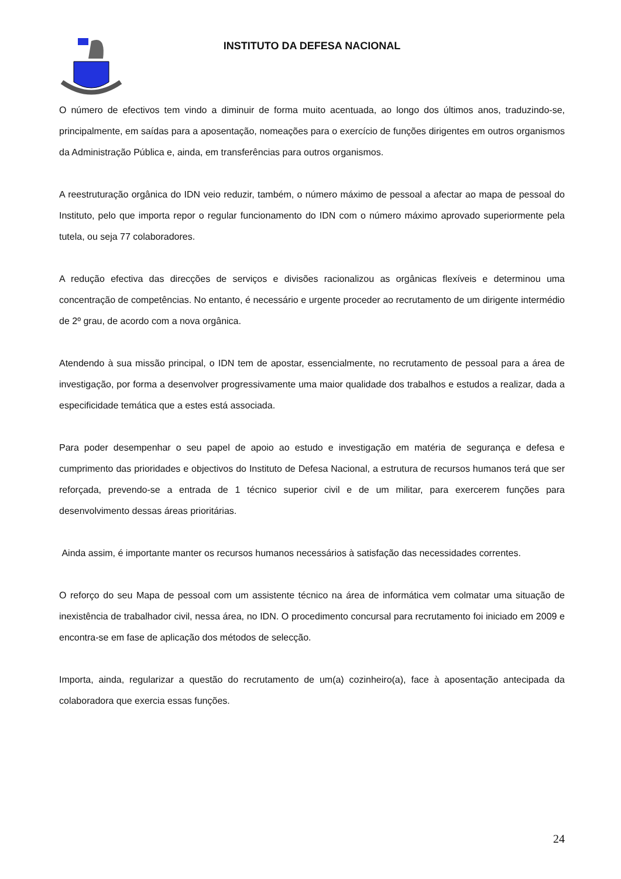INSTITUTO DA DEFESA NACIONAL
O número de efectivos tem vindo a diminuir de forma muito acentuada, ao longo dos últimos anos, traduzindo-se, principalmente, em saídas para a aposentação, nomeações para o exercício de funções dirigentes em outros organismos da Administração Pública e, ainda, em transferências para outros organismos.
A reestruturação orgânica do IDN veio reduzir, também, o número máximo de pessoal a afectar ao mapa de pessoal do Instituto, pelo que importa repor o regular funcionamento do IDN com o número máximo aprovado superiormente pela tutela, ou seja 77 colaboradores.
A redução efectiva das direcções de serviços e divisões racionalizou as orgânicas flexíveis e determinou uma concentração de competências. No entanto, é necessário e urgente proceder ao recrutamento de um dirigente intermédio de 2º grau, de acordo com a nova orgânica.
Atendendo à sua missão principal, o IDN tem de apostar, essencialmente, no recrutamento de pessoal para a área de investigação, por forma a desenvolver progressivamente uma maior qualidade dos trabalhos e estudos a realizar, dada a especificidade temática que a estes está associada.
Para poder desempenhar o seu papel de apoio ao estudo e investigação em matéria de segurança e defesa e cumprimento das prioridades e objectivos do Instituto de Defesa Nacional, a estrutura de recursos humanos terá que ser reforçada, prevendo-se a entrada de 1 técnico superior civil e de um militar, para exercerem funções para desenvolvimento dessas áreas prioritárias.
Ainda assim, é importante manter os recursos humanos necessários à satisfação das necessidades correntes.
O reforço do seu Mapa de pessoal com um assistente técnico na área de informática vem colmatar uma situação de inexistência de trabalhador civil, nessa área, no IDN. O procedimento concursal para recrutamento foi iniciado em 2009 e encontra-se em fase de aplicação dos métodos de selecção.
Importa, ainda, regularizar a questão do recrutamento de um(a) cozinheiro(a), face à aposentação antecipada da colaboradora que exercia essas funções.
24